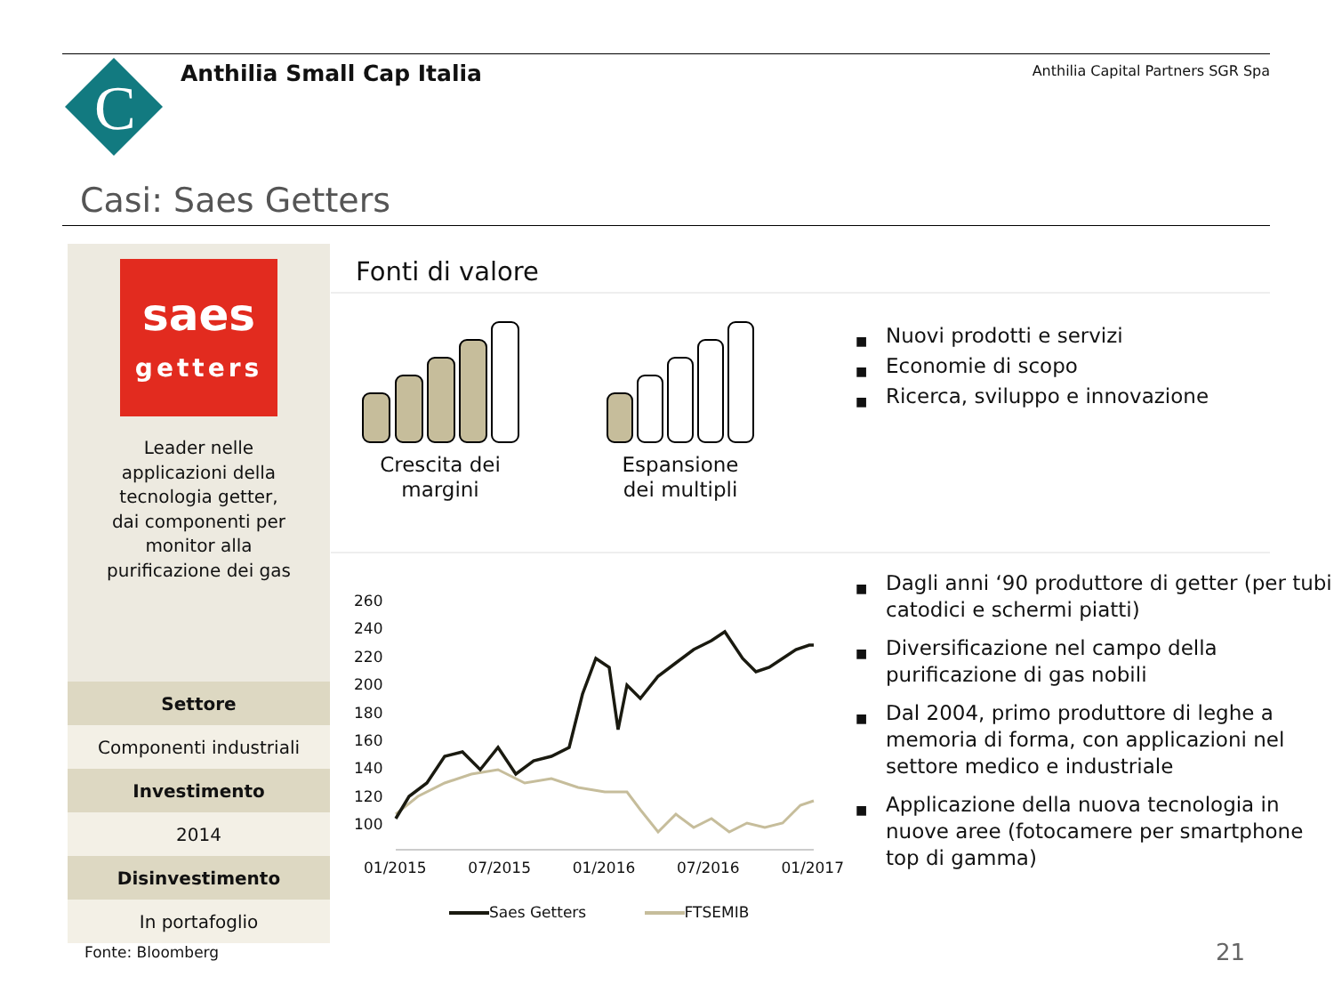C
Anthilia Small Cap Italia
Anthilia Capital Partners SGR Spa
Casi: Saes Getters
saes
getters
Leader nelle
applicazioni della
tecnologia getter,
dai componenti per
monitor alla
purificazione dei gas
| Settore |
| --- |
| Componenti industriali |
| Investimento |
| 2014 |
| Disinvestimento |
| In portafoglio |
Fonti di valore
Crescita dei margini
Espansione dei multipli
■ Nuovi prodotti e servizi
■ Economie di scopo
■ Ricerca, sviluppo e innovazione
■ Dagli anni ‘90 produttore di getter (per tubi catodici e schermi piatti)
■ Diversificazione nel campo della purificazione di gas nobili
■ Dal 2004, primo produttore di leghe a memoria di forma, con applicazioni nel settore medico e industriale
■ Applicazione della nuova tecnologia in nuove aree (fotocamere per smartphone top di gamma)
260
240
220
200
180
160
140
120
100
01/2015 07/2015 01/2016 07/2016 01/2017
Saes Getters FTSEMIB
Fonte: Bloomberg 21